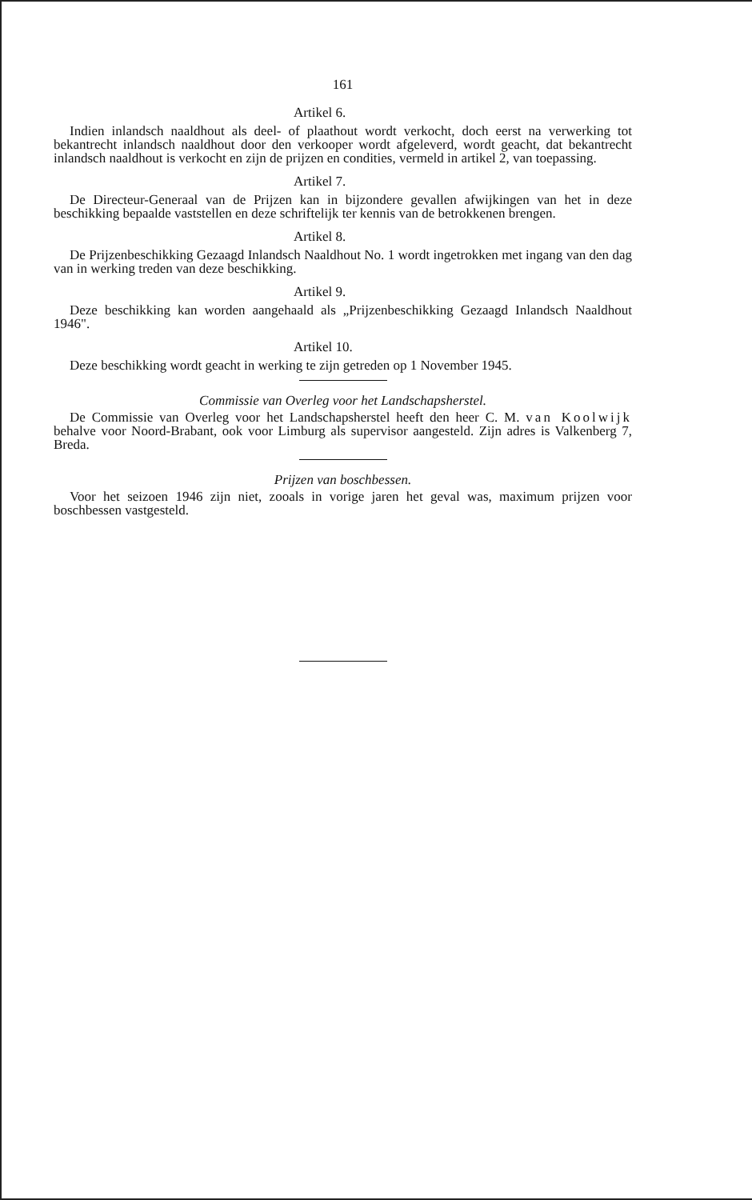161
Artikel 6.
Indien inlandsch naaldhout als deel- of plaathout wordt verkocht, doch eerst na verwerking tot bekantrecht inlandsch naaldhout door den verkooper wordt afgeleverd, wordt geacht, dat bekantrecht inlandsch naaldhout is verkocht en zijn de prijzen en condities, vermeld in artikel 2, van toepassing.
Artikel 7.
De Directeur-Generaal van de Prijzen kan in bijzondere gevallen afwijkingen van het in deze beschikking bepaalde vaststellen en deze schriftelijk ter kennis van de betrokkenen brengen.
Artikel 8.
De Prijzenbeschikking Gezaagd Inlandsch Naaldhout No. 1 wordt ingetrokken met ingang van den dag van in werking treden van deze beschikking.
Artikel 9.
Deze beschikking kan worden aangehaald als „Prijzenbeschikking Gezaagd Inlandsch Naaldhout 1946".
Artikel 10.
Deze beschikking wordt geacht in werking te zijn getreden op 1 November 1945.
Commissie van Overleg voor het Landschapsherstel.
De Commissie van Overleg voor het Landschapsherstel heeft den heer C. M. van Koolwijk behalve voor Noord-Brabant, ook voor Limburg als supervisor aangesteld. Zijn adres is Valkenberg 7, Breda.
Prijzen van boschbessen.
Voor het seizoen 1946 zijn niet, zooals in vorige jaren het geval was, maximum prijzen voor boschbessen vastgesteld.